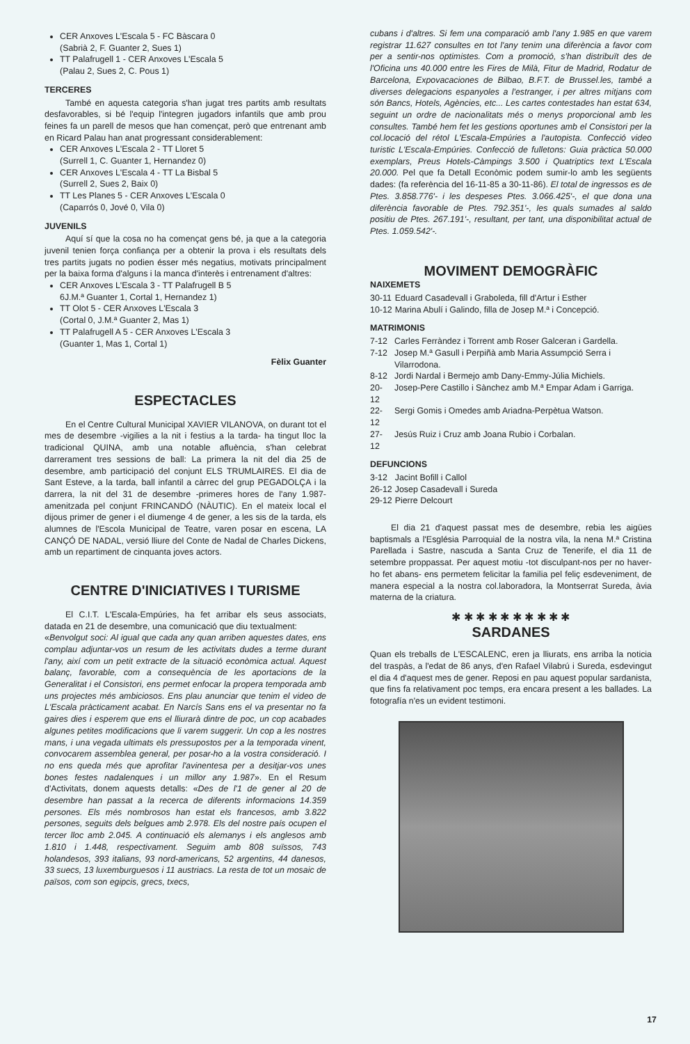CER Anxoves L'Escala 5 - FC Bàscara 0
(Sabrià 2, F. Guanter 2, Sues 1)
TT Palafrugell 1 - CER Anxoves L'Escala 5
(Palau 2, Sues 2, C. Pous 1)
TERCERES
També en aquesta categoria s'han jugat tres partits amb resultats desfavorables, si bé l'equip l'integren jugadors infantils que amb prou feines fa un parell de mesos que han començat, però que entrenant amb en Ricard Palau han anat progressant considerablement:
CER Anxoves L'Escala 2 - TT Lloret 5
(Surrell 1, C. Guanter 1, Hernandez 0)
CER Anxoves L'Escala 4 - TT La Bisbal 5
(Surrell 2, Sues 2, Baix 0)
TT Les Planes 5 - CER Anxoves L'Escala 0
(Caparrós 0, Jové 0, Vila 0)
JUVENILS
Aquí sí que la cosa no ha començat gens bé, ja que a la categoria juvenil tenien força confiança per a obtenir la prova i els resultats dels tres partits jugats no podien ésser més negatius, motivats principalment per la baixa forma d'alguns i la manca d'interès i entrenament d'altres:
CER Anxoves L'Escala 3 - TT Palafrugell B 5
6J.M.ª Guanter 1, Cortal 1, Hernandez 1)
TT Olot 5 - CER Anxoves L'Escala 3
(Cortal 0, J.M.ª Guanter 2, Mas 1)
TT Palafrugell A 5 - CER Anxoves L'Escala 3
(Guanter 1, Mas 1, Cortal 1)
Fèlix Guanter
ESPECTACLES
En el Centre Cultural Municipal XAVIER VILANOVA, on durant tot el mes de desembre -vigilies a la nit i festius a la tarda- ha tingut lloc la tradicional QUINA, amb una notable afluència, s'han celebrat darrerament tres sessions de ball: La primera la nit del dia 25 de desembre, amb participació del conjunt ELS TRUMLAIRES. El dia de Sant Esteve, a la tarda, ball infantil a càrrec del grup PEGADOLÇA i la darrera, la nit del 31 de desembre -primeres hores de l'any 1.987- amenitzada pel conjunt FRINCANDÓ (NÀUTIC). En el mateix local el dijous primer de gener i el diumenge 4 de gener, a les sis de la tarda, els alumnes de l'Escola Municipal de Teatre, varen posar en escena, LA CANÇÓ DE NADAL, versió lliure del Conte de Nadal de Charles Dickens, amb un repartiment de cinquanta joves actors.
CENTRE D'INICIATIVES I TURISME
El C.I.T. L'Escala-Empúries, ha fet arribar els seus associats, datada en 21 de desembre, una comunicació que diu textualment:
«Benvolgut soci: Al igual que cada any quan arriben aquestes dates, ens complau adjuntar-vos un resum de les activitats dudes a terme durant l'any, així com un petit extracte de la situació econòmica actual. Aquest balanç, favorable, com a consequència de les aportacions de la Generalitat i el Consistori, ens permet enfocar la propera temporada amb uns projectes més ambiciosos. Ens plau anunciar que tenim el video de L'Escala pràcticament acabat. En Narcís Sans ens el va presentar no fa gaires dies i esperem que ens el lliurarà dintre de poc, un cop acabades algunes petites modificacions que li varem suggerir. Un cop a les nostres mans, i una vegada ultimats els pressupostos per a la temporada vinent, convocarem assemblea general, per posar-ho a la vostra consideració. I no ens queda més que aprofitar l'avinentesa per a desitjar-vos unes bones festes nadalenques i un millor any 1.987». En el Resum d'Activitats, donem aquests detalls: «Des de l'1 de gener al 20 de desembre han passat a la recerca de diferents informacions 14.359 persones. Els més nombrosos han estat els francesos, amb 3.822 persones, seguits dels belgues amb 2.978. Els del nostre país ocupen el tercer lloc amb 2.045. A continuació els alemanys i els anglesos amb 1.810 i 1.448, respectivament. Seguim amb 808 suïssos, 743 holandesos, 393 italians, 93 nord-americans, 52 argentins, 44 danesos, 33 suecs, 13 luxemburguesos i 11 austriacs. La resta de tot un mosaic de països, com son egipcis, grecs, txecs,
cubans i d'altres. Si fem una comparació amb l'any 1.985 en que varem registrar 11.627 consultes en tot l'any tenim una diferència a favor com per a sentir-nos optimistes. Com a promoció, s'han distribuït des de l'Oficina uns 40.000 entre les Fires de Milà, Fitur de Madrid, Rodatur de Barcelona, Expovacaciones de Bilbao, B.F.T. de Brussel.les, també a diverses delegacions espanyoles a l'estranger, i per altres mitjans com són Bancs, Hotels, Agències, etc... Les cartes contestades han estat 634, seguint un ordre de nacionalitats més o menys proporcional amb les consultes. També hem fet les gestions oportunes amb el Consistori per la col.locació del rétol L'Escala-Empúries a l'autopista. Confecció video turistic L'Escala-Empúries. Confecció de fulletons: Guia pràctica 50.000 exemplars, Preus Hotels-Càmpings 3.500 i Quatriptics text L'Escala 20.000. Pel que fa Detall Econòmic podem sumir-lo amb les següents dades: (fa referència del 16-11-85 a 30-11-86). El total de ingressos es de Ptes. 3.858.776'- i les despeses Ptes. 3.066.425'-, el que dona una diferència favorable de Ptes. 792.351'-, les quals sumades al saldo positiu de Ptes. 267.191'-, resultant, per tant, una disponibilitat actual de Ptes. 1.059.542'-.
MOVIMENT DEMOGRÀFIC
NAIXEMETS
| 30-11 | Eduard Casadevall i Graboleda, fill d'Artur i Esther |
| 10-12 | Marina Abulí i Galindo, filla de Josep M.ª i Concepció. |
MATRIMONIS
| 7-12 | Carles Ferràndez i Torrent amb Roser Galceran i Gardella. |
| 7-12 | Josep M.ª Gasull i Perpiñà amb Maria Assumpció Serra i Vilarrodona. |
| 8-12 | Jordi Nardal i Bermejo amb Dany-Emmy-Júlia Michiels. |
| 20-12 | Josep-Pere Castillo i Sànchez amb M.ª Empar Adam i Garriga. |
| 22-12 | Sergi Gomis i Omedes amb Ariadna-Perpètua Watson. |
| 27-12 | Jesús Ruiz i Cruz amb Joana Rubio i Corbalan. |
DEFUNCIONS
| 3-12 | Jacint Bofill i Callol |
| 26-12 | Josep Casadevall i Sureda |
| 29-12 | Pierre Delcourt |
El dia 21 d'aquest passat mes de desembre, rebia les aigües baptismals a l'Església Parroquial de la nostra vila, la nena M.ª Cristina Parellada i Sastre, nascuda a Santa Cruz de Tenerife, el dia 11 de setembre proppassat. Per aquest motiu -tot disculpant-nos per no haver-ho fet abans- ens permetem felicitar la familia pel feliç esdeveniment, de manera especial a la nostra col.laboradora, la Montserrat Sureda, àvia materna de la criatura.
✱ ✱ ✱ ✱ ✱ ✱ ✱ ✱ ✱ ✱
SARDANES
Quan els treballs de L'ESCALENC, eren ja lliurats, ens arriba la noticia del traspàs, a l'edat de 86 anys, d'en Rafael Vilabrú i Sureda, esdevingut el dia 4 d'aquest mes de gener. Reposi en pau aquest popular sardanista, que fins fa relativament poc temps, era encara present a les ballades. La fotografía n'es un evident testimoni.
17